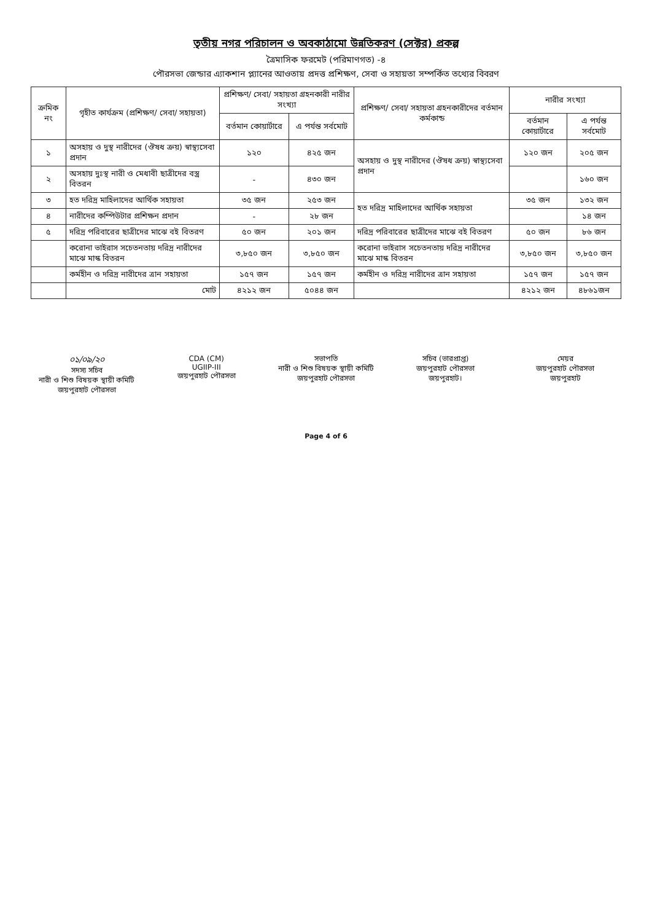তৃতীয় নগর পরিচালন ও অবকাঠামো উন্নতিকরণ (সেক্টর) প্রকল্প
ত্রৈমাসিক ফরমেট (পরিমাণগত) -৪
পৌরসভা জেন্ডার এ্যাকশান প্ল্যানের আওতায় প্রদত্ত প্রশিক্ষণ, সেবা ও সহায়তা সম্পর্কিত তথ্যের বিবরণ
| ক্রমিক নং | গৃহীত কার্যক্রম (প্রশিক্ষণ/ সেবা/ সহায়তা) | প্রশিক্ষণ/ সেবা/ সহায়তা গ্রহনকারী নারীর সংখ্যা | | প্রশিক্ষণ/ সেবা/ সহায়তা গ্রহনকারীদের বর্তমান কর্মকান্ড | নারীর সংখ্যা | |
| --- | --- | --- | --- | --- | --- | --- |
| | | বর্তমান কোয়ার্টারে | এ পর্যন্ত সর্বমোট | | বর্তমান কোয়ার্টারে | এ পর্যন্ত সর্বমোট |
| ১ | অসহায় ও দুস্থ নারীদের (ঔষধ ক্রয়) স্বাস্থ্যসেবা প্রদান | ১২০ | ৪২৫ জন | অসহায় ও দুস্থ নারীদের (ঔষধ ক্রয়) স্বাস্থ্যসেবা প্রদান | ১২০ জন | ২০৫ জন |
| ২ | অসহায় দুঃস্থ নারী ও মেধাবী ছাত্রীদের বস্ত্র বিতরন | - | ৪৩০ জন | | | ১৬০ জন |
| ৩ | হত দরিদ্র মাহিলাদের আর্থিক সহায়তা | ৩৫ জন | ২৫৩ জন | হত দরিদ্র মাহিলাদের আর্থিক সহায়তা | ৩৫ জন | ১৩২ জন |
| ৪ | নারীদের কম্পিউটার প্রশিক্ষন প্রদান | - | ২৮ জন | | | ১৪ জন |
| ৫ | দরিদ্র পরিবারের ছাত্রীদের মাঝে বই বিতরণ | ৫০ জন | ২০১ জন | দরিদ্র পরিবারের ছাত্রীদের মাঝে বই বিতরণ | ৫০ জন | ৮৬ জন |
| | করোনা ভাইরাস সচেতনতায় দরিদ্র নারীদের মাঝে মাস্ক বিতরন | ৩,৮৫০ জন | ৩,৮৫০ জন | করোনা ভাইরাস সচেতনতায় দরিদ্র নারীদের মাঝে মাস্ক বিতরন | ৩,৮৫০ জন | ৩,৮৫০ জন |
| | কর্মহীন ও দরিদ্র নারীদের ত্রান সহায়তা | ১৫৭ জন | ১৫৭ জন | কর্মহীন ও দরিদ্র নারীদের ত্রান সহায়তা | ১৫৭ জন | ১৫৭ জন |
| | মোট | ৪২১২ জন | ৫০৪৪ জন | | ৪২১২ জন | ৪৮৬১জন |
০১/০৯/২০
সদস্য সচিব
নারী ও শিশু বিষয়ক স্থায়ী কমিটি
জয়পুরহাট পৌরসভা
CDA (CM)
UGIIP-III
জয়পুরহাট পৌরসভা
সভাপতি
নারী ও শিশু বিষয়ক স্থায়ী কমিটি
জয়পুরহাট পৌরসভা
সচিব (ভারপ্রাপ্ত)
জয়পুরহাট পৌরসভা
জয়পুরহাট।
মেয়র
জয়পুরহাট পৌরসভা
জয়পুরহাট
Page 4 of 6